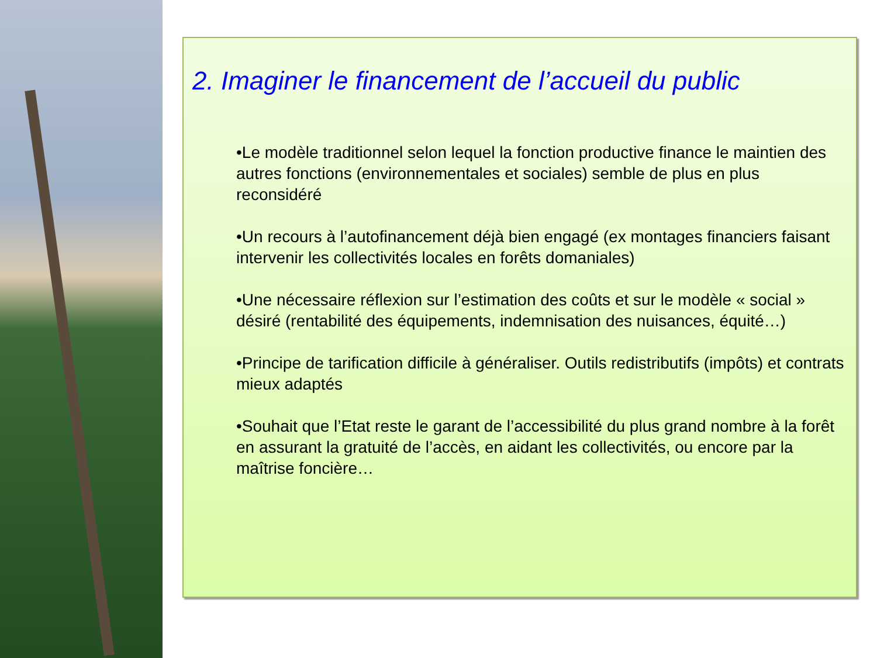2. Imaginer le financement de l’accueil du public
•Le modèle traditionnel selon lequel la fonction productive finance le maintien des autres fonctions (environnementales et sociales) semble de plus en plus reconsidéré
•Un recours à l’autofinancement déjà bien engagé (ex montages financiers faisant intervenir les collectivités locales en forêts domaniales)
•Une nécessaire réflexion sur l’estimation des coûts et sur le modèle « social » désiré (rentabilité des équipements, indemnisation des nuisances, équité…)
•Principe de tarification difficile à généraliser. Outils redistributifs (impôts) et contrats mieux adaptés
•Souhait que l’Etat reste le garant de l’accessibilité du plus grand nombre à la forêt en assurant la gratuité de l’accès, en aidant les collectivités, ou encore par la maîtrise foncière…